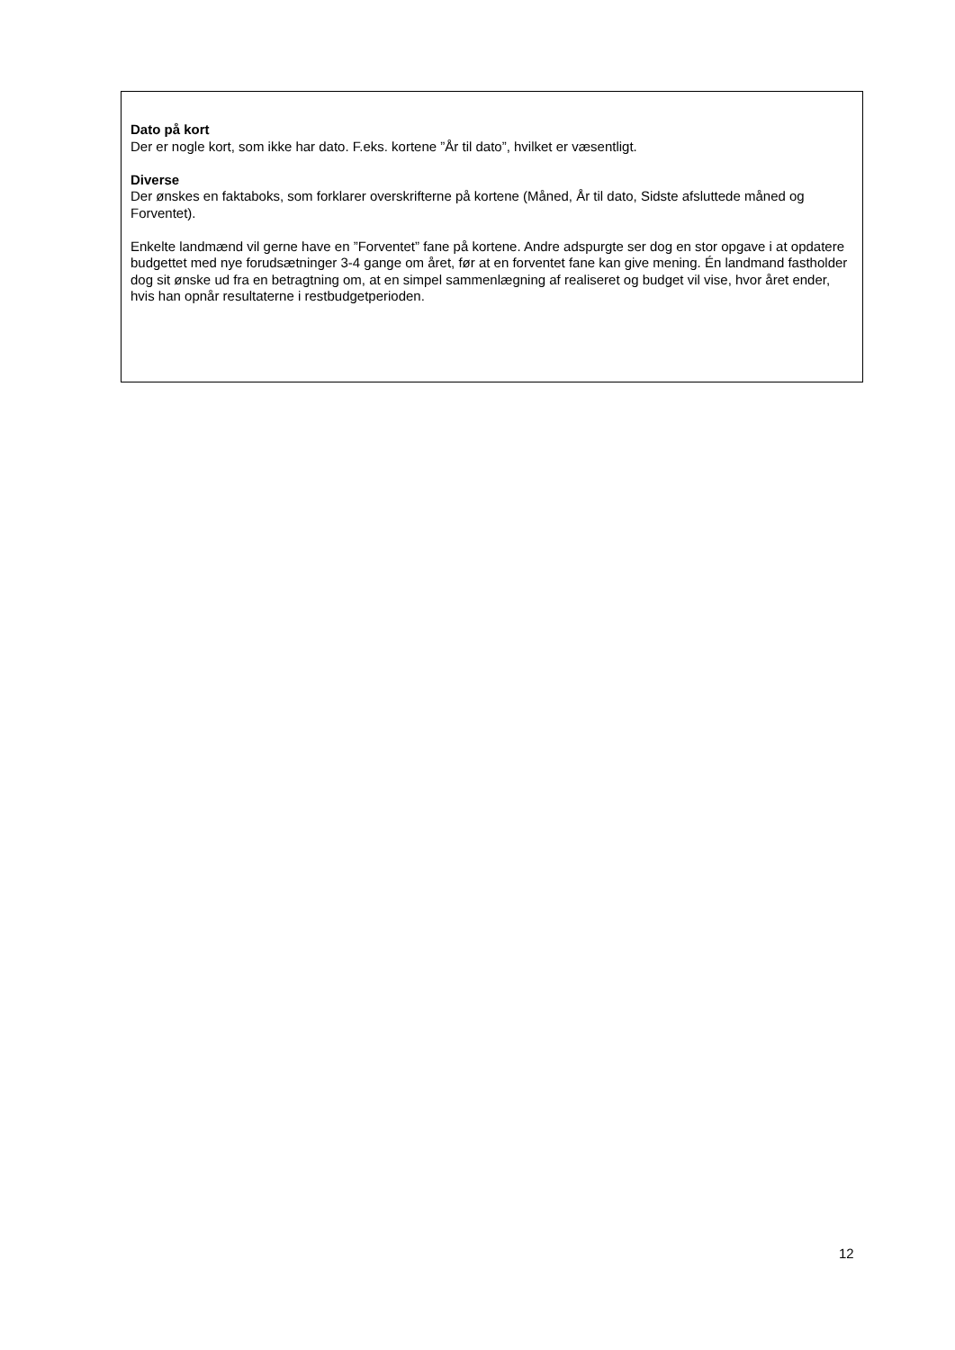Dato på kort
Der er nogle kort, som ikke har dato. F.eks. kortene ”År til dato”, hvilket er væsentligt.
Diverse
Der ønskes en faktaboks, som forklarer overskrifterne på kortene (Måned, År til dato, Sidste afsluttede måned og Forventet).
Enkelte landmænd vil gerne have en ”Forventet” fane på kortene. Andre adspurgte ser dog en stor opgave i at opdatere budgettet med nye forudsætninger 3-4 gange om året, før at en forventet fane kan give mening. Én landmand fastholder dog sit ønske ud fra en betragtning om, at en simpel sammenlægning af realiseret og budget vil vise, hvor året ender, hvis han opnår resultaterne i restbudgetperioden.
12